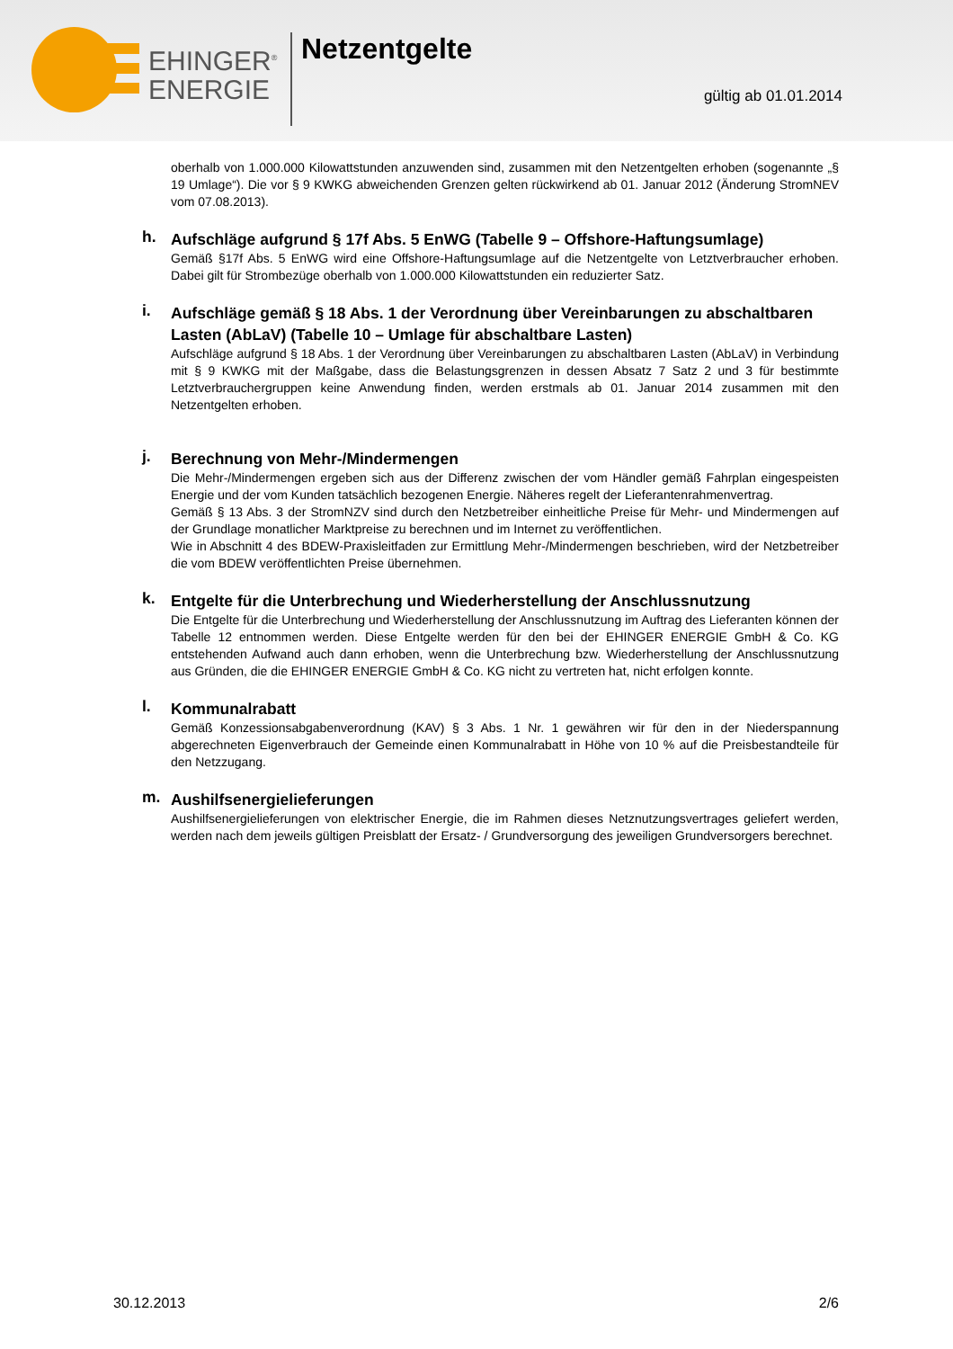EHINGER<sup>®</sup>
ENERGIE
Netzentgelte
gültig ab 01.01.2014
oberhalb von 1.000.000 Kilowattstunden anzuwenden sind, zusammen mit den Netzentgelten erhoben (sogenannte „§ 19 Umlage“). Die vor § 9 KWKG abweichenden Grenzen gelten rückwirkend ab 01. Januar 2012 (Änderung StromNEV vom 07.08.2013).
h.
Aufschläge aufgrund § 17f Abs. 5 EnWG (Tabelle 9 – Offshore-Haftungsumlage)
Gemäß §17f Abs. 5 EnWG wird eine Offshore-Haftungsumlage auf die Netzentgelte von Letztverbraucher erhoben. Dabei gilt für Strombezüge oberhalb von 1.000.000 Kilowattstunden ein reduzierter Satz.
i.
Aufschläge gemäß § 18 Abs. 1 der Verordnung über Vereinbarungen zu abschaltbaren Lasten (AbLaV) (Tabelle 10 – Umlage für abschaltbare Lasten)
Aufschläge aufgrund § 18 Abs. 1 der Verordnung über Vereinbarungen zu abschaltbaren Lasten (AbLaV) in Verbindung mit § 9 KWKG mit der Maßgabe, dass die Belastungsgrenzen in dessen Absatz 7 Satz 2 und 3 für bestimmte Letztverbrauchergruppen keine Anwendung finden, werden erstmals ab 01. Januar 2014 zusammen mit den Netzentgelten erhoben.
j.
Berechnung von Mehr-/Mindermengen
Die Mehr-/Mindermengen ergeben sich aus der Differenz zwischen der vom Händler gemäß Fahrplan eingespeisten Energie und der vom Kunden tatsächlich bezogenen Energie. Näheres regelt der Lieferantenrahmenvertrag.
Gemäß § 13 Abs. 3 der StromNZV sind durch den Netzbetreiber einheitliche Preise für Mehr- und Mindermengen auf der Grundlage monatlicher Marktpreise zu berechnen und im Internet zu veröffentlichen.
Wie in Abschnitt 4 des BDEW-Praxisleitfaden zur Ermittlung Mehr-/Mindermengen beschrieben, wird der Netzbetreiber die vom BDEW veröffentlichten Preise übernehmen.
k.
Entgelte für die Unterbrechung und Wiederherstellung der Anschlussnutzung
Die Entgelte für die Unterbrechung und Wiederherstellung der Anschlussnutzung im Auftrag des Lieferanten können der Tabelle 12 entnommen werden. Diese Entgelte werden für den bei der EHINGER ENERGIE GmbH & Co. KG entstehenden Aufwand auch dann erhoben, wenn die Unterbrechung bzw. Wiederherstellung der Anschlussnutzung aus Gründen, die die EHINGER ENERGIE GmbH & Co. KG nicht zu vertreten hat, nicht erfolgen konnte.
l.
Kommunalrabatt
Gemäß Konzessionsabgabenverordnung (KAV) § 3 Abs. 1 Nr. 1 gewähren wir für den in der Niederspannung abgerechneten Eigenverbrauch der Gemeinde einen Kommunalrabatt in Höhe von 10 % auf die Preisbestandteile für den Netzzugang.
m.
Aushilfsenergielieferungen
Aushilfsenergielieferungen von elektrischer Energie, die im Rahmen dieses Netznutzungsvertrages geliefert werden, werden nach dem jeweils gültigen Preisblatt der Ersatz- / Grundversorgung des jeweiligen Grundversorgers berechnet.
30.12.2013 2/6